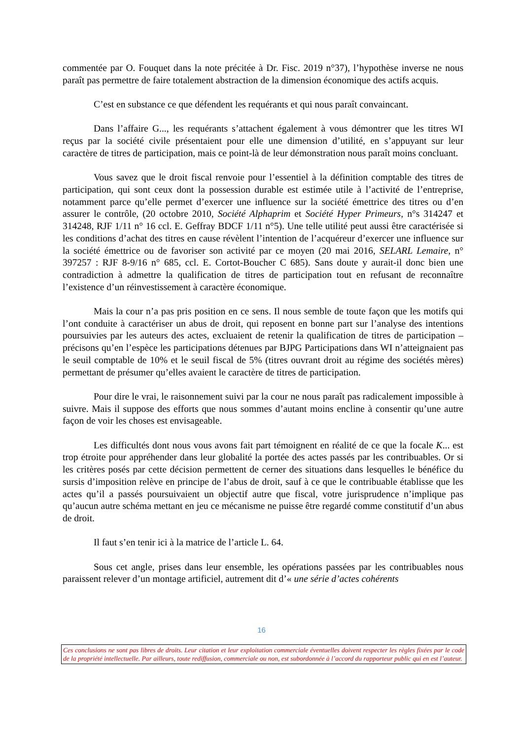commentée par O. Fouquet dans la note précitée à Dr. Fisc. 2019 n°37), l’hypothèse inverse ne nous paraît pas permettre de faire totalement abstraction de la dimension économique des actifs acquis.
C’est en substance ce que défendent les requérants et qui nous paraît convaincant.
Dans l’affaire G..., les requérants s’attachent également à vous démontrer que les titres WI reçus par la société civile présentaient pour elle une dimension d’utilité, en s’appuyant sur leur caractère de titres de participation, mais ce point-là de leur démonstration nous paraît moins concluant.
Vous savez que le droit fiscal renvoie pour l’essentiel à la définition comptable des titres de participation, qui sont ceux dont la possession durable est estimée utile à l’activité de l’entreprise, notamment parce qu’elle permet d’exercer une influence sur la société émettrice des titres ou d’en assurer le contrôle, (20 octobre 2010, Société Alphaprim et Société Hyper Primeurs, n°s 314247 et 314248, RJF 1/11 n° 16 ccl. E. Geffray BDCF 1/11 n°5). Une telle utilité peut aussi être caractérisée si les conditions d’achat des titres en cause révèlent l’intention de l’acquéreur d’exercer une influence sur la société émettrice ou de favoriser son activité par ce moyen (20 mai 2016, SELARL Lemaire, n° 397257 : RJF 8-9/16 n° 685, ccl. E. Cortot-Boucher C 685). Sans doute y aurait-il donc bien une contradiction à admettre la qualification de titres de participation tout en refusant de reconnaître l’existence d’un réinvestissement à caractère économique.
Mais la cour n’a pas pris position en ce sens. Il nous semble de toute façon que les motifs qui l’ont conduite à caractériser un abus de droit, qui reposent en bonne part sur l’analyse des intentions poursuivies par les auteurs des actes, excluaient de retenir la qualification de titres de participation – précisons qu’en l’espèce les participations détenues par BJPG Participations dans WI n’atteignaient pas le seuil comptable de 10% et le seuil fiscal de 5% (titres ouvrant droit au régime des sociétés mères) permettant de présumer qu’elles avaient le caractère de titres de participation.
Pour dire le vrai, le raisonnement suivi par la cour ne nous paraît pas radicalement impossible à suivre. Mais il suppose des efforts que nous sommes d’autant moins encline à consentir qu’une autre façon de voir les choses est envisageable.
Les difficultés dont nous vous avons fait part témoignent en réalité de ce que la focale K... est trop étroite pour appréhender dans leur globalité la portée des actes passés par les contribuables. Or si les critères posés par cette décision permettent de cerner des situations dans lesquelles le bénéfice du sursis d’imposition relève en principe de l’abus de droit, sauf à ce que le contribuable établisse que les actes qu’il a passés poursuivaient un objectif autre que fiscal, votre jurisprudence n’implique pas qu’aucun autre schéma mettant en jeu ce mécanisme ne puisse être regardé comme constitutif d’un abus de droit.
Il faut s’en tenir ici à la matrice de l’article L. 64.
Sous cet angle, prises dans leur ensemble, les opérations passées par les contribuables nous paraissent relever d’un montage artificiel, autrement dit d’« une série d’actes cohérents
16
Ces conclusions ne sont pas libres de droits. Leur citation et leur exploitation commerciale éventuelles doivent respecter les règles fixées par le code de la propriété intellectuelle. Par ailleurs, toute rediffusion, commerciale ou non, est subordonnée à l’accord du rapporteur public qui en est l’auteur.